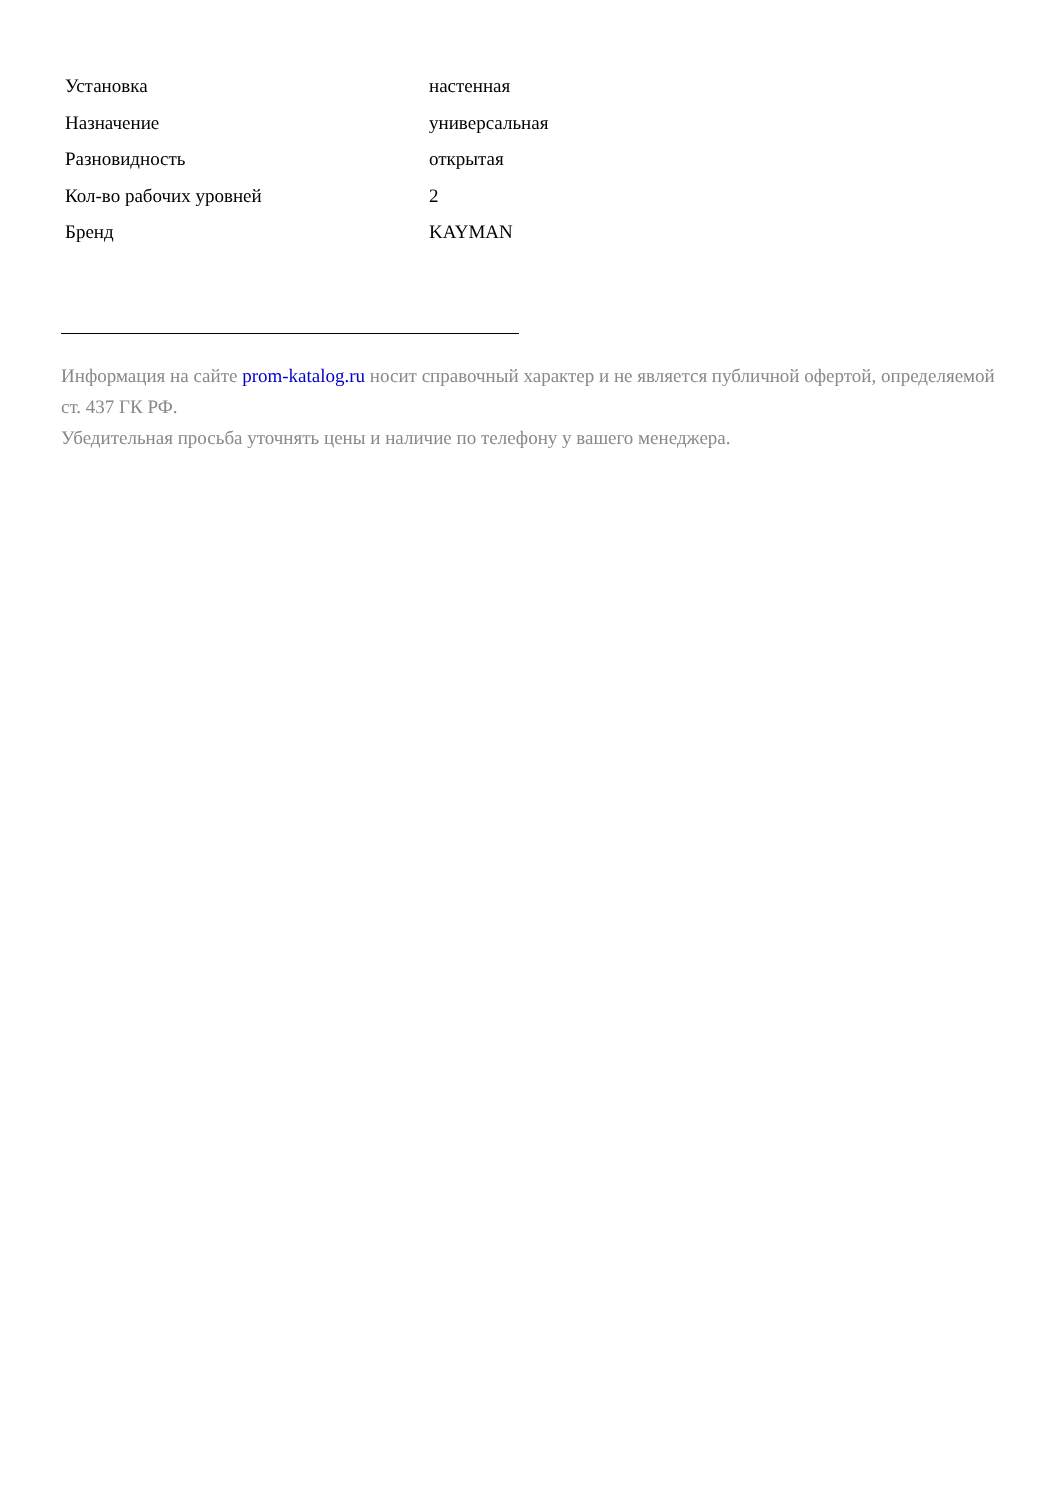| Установка | настенная |
| Назначение | универсальная |
| Разновидность | открытая |
| Кол-во рабочих уровней | 2 |
| Бренд | KAYMAN |
Информация на сайте prom-katalog.ru носит справочный характер и не является публичной офертой, определяемой ст. 437 ГК РФ.
Убедительная просьба уточнять цены и наличие по телефону у вашего менеджера.